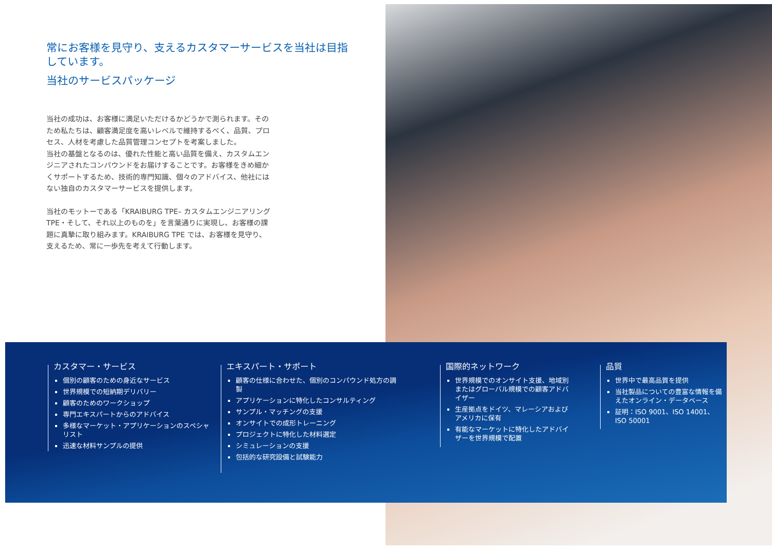常にお客様を見守り、支えるカスタマーサービスを当社は目指しています。
当社のサービスパッケージ
当社の成功は、お客様に満足いただけるかどうかで測られます。そのため私たちは、顧客満足度を高いレベルで維持するべく、品質、プロセス、人材を考慮した品質管理コンセプトを考案しました。
当社の基盤となるのは、優れた性能と高い品質を備え、カスタムエンジニアされたコンパウンドをお届けすることです。お客様をきめ細かくサポートするため、技術的専門知識、個々のアドバイス、他社にはない独自のカスタマーサービスを提供します。
当社のモットーである「KRAIBURG TPE– カスタムエンジニアリングTPE・そして、それ以上のものを」を言葉通りに実現し、お客様の課題に真摯に取り組みます。KRAIBURG TPE では、お客様を見守り、支えるため、常に一歩先を考えて行動します。
カスタマー・サービス
個別の顧客のための身近なサービス
世界規模での短納期デリバリー
顧客のためのワークショップ
専門エキスパートからのアドバイス
多様なマーケット・アプリケーションのスペシャリスト
迅速な材料サンプルの提供
エキスパート・サポート
顧客の仕様に合わせた、個別のコンパウンド処方の調製
アプリケーションに特化したコンサルティング
サンプル・マッチングの支援
オンサイトでの成形トレーニング
プロジェクトに特化した材料選定
シミュレーションの支援
包括的な研究設備と試験能力
国際的ネットワーク
世界規模でのオンサイト支援、地域別またはグローバル規模での顧客アドバイザー
生産拠点をドイツ、マレーシアおよびアメリカに保有
有能なマーケットに特化したアドバイザーを世界規模で配置
品質
世界中で最高品質を提供
当社製品についての豊富な情報を備えたオンライン・データベース
証明：ISO 9001、ISO 14001、ISO 50001